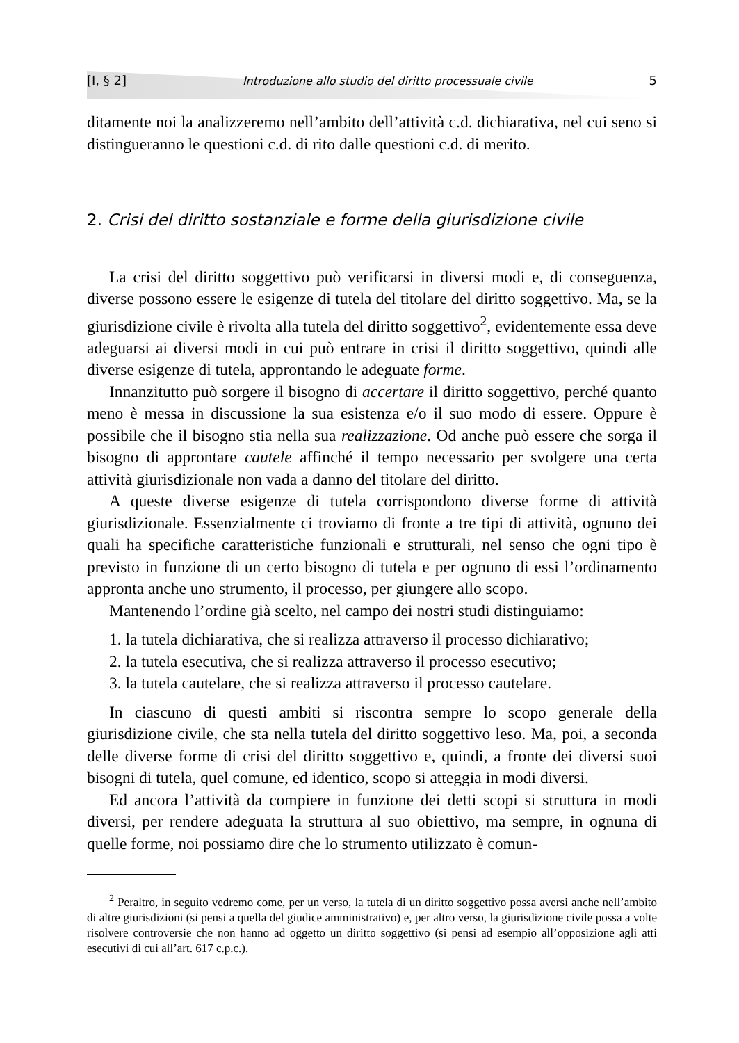[I, § 2] Introduzione allo studio del diritto processuale civile 5
ditamente noi la analizzeremo nell’ambito dell’attività c.d. dichiarativa, nel cui seno si distingueranno le questioni c.d. di rito dalle questioni c.d. di merito.
2. Crisi del diritto sostanziale e forme della giurisdizione civile
La crisi del diritto soggettivo può verificarsi in diversi modi e, di conseguenza, diverse possono essere le esigenze di tutela del titolare del diritto soggettivo. Ma, se la giurisdizione civile è rivolta alla tutela del diritto soggettivo<sup>2</sup>, evidentemente essa deve adeguarsi ai diversi modi in cui può entrare in crisi il diritto soggettivo, quindi alle diverse esigenze di tutela, approntando le adeguate forme.
Innanzitutto può sorgere il bisogno di accertare il diritto soggettivo, perché quanto meno è messa in discussione la sua esistenza e/o il suo modo di essere. Oppure è possibile che il bisogno stia nella sua realizzazione. Od anche può essere che sorga il bisogno di approntare cautele affinché il tempo necessario per svolgere una certa attività giurisdizionale non vada a danno del titolare del diritto.
A queste diverse esigenze di tutela corrispondono diverse forme di attività giurisdizionale. Essenzialmente ci troviamo di fronte a tre tipi di attività, ognuno dei quali ha specifiche caratteristiche funzionali e strutturali, nel senso che ogni tipo è previsto in funzione di un certo bisogno di tutela e per ognuno di essi l’ordinamento appronta anche uno strumento, il processo, per giungere allo scopo.
Mantenendo l’ordine già scelto, nel campo dei nostri studi distinguiamo:
1. la tutela dichiarativa, che si realizza attraverso il processo dichiarativo;
2. la tutela esecutiva, che si realizza attraverso il processo esecutivo;
3. la tutela cautelare, che si realizza attraverso il processo cautelare.
In ciascuno di questi ambiti si riscontra sempre lo scopo generale della giurisdizione civile, che sta nella tutela del diritto soggettivo leso. Ma, poi, a seconda delle diverse forme di crisi del diritto soggettivo e, quindi, a fronte dei diversi suoi bisogni di tutela, quel comune, ed identico, scopo si atteggia in modi diversi.
Ed ancora l’attività da compiere in funzione dei detti scopi si struttura in modi diversi, per rendere adeguata la struttura al suo obiettivo, ma sempre, in ognuna di quelle forme, noi possiamo dire che lo strumento utilizzato è comun-
<sup>2</sup> Peraltro, in seguito vedremo come, per un verso, la tutela di un diritto soggettivo possa aversi anche nell’ambito di altre giurisdizioni (si pensi a quella del giudice amministrativo) e, per altro verso, la giurisdizione civile possa a volte risolvere controversie che non hanno ad oggetto un diritto soggettivo (si pensi ad esempio all’opposizione agli atti esecutivi di cui all’art. 617 c.p.c.).